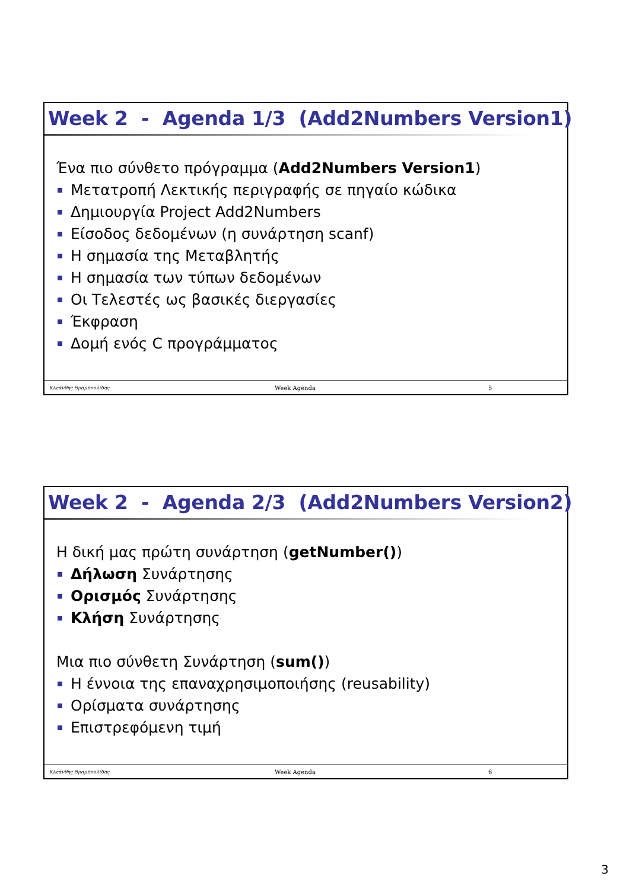Week 2 - Agenda 1/3 (Add2Numbers Version1)
Ένα πιο σύνθετο πρόγραμμα (Add2Numbers Version1)
Μετατροπή Λεκτικής περιγραφής σε πηγαίο κώδικα
Δημιουργία Project Add2Numbers
Είσοδος δεδομένων (η συνάρτηση scanf)
Η σημασία της Μεταβλητής
Η σημασία των τύπων δεδομένων
Οι Τελεστές ως βασικές διεργασίες
Έκφραση
Δομή ενός C προγράμματος
Κλεάνθης Θραμπουλίδης Week Agenda 5
Week 2 - Agenda 2/3 (Add2Numbers Version2)
Η δική μας πρώτη συνάρτηση (getNumber())
Δήλωση Συνάρτησης
Ορισμός Συνάρτησης
Κλήση Συνάρτησης
Μια πιο σύνθετη Συνάρτηση (sum())
Η έννοια της επαναχρησιμοποιήσης (reusability)
Ορίσματα συνάρτησης
Επιστρεφόμενη τιμή
Κλεάνθης Θραμπουλίδης Week Agenda 6
3